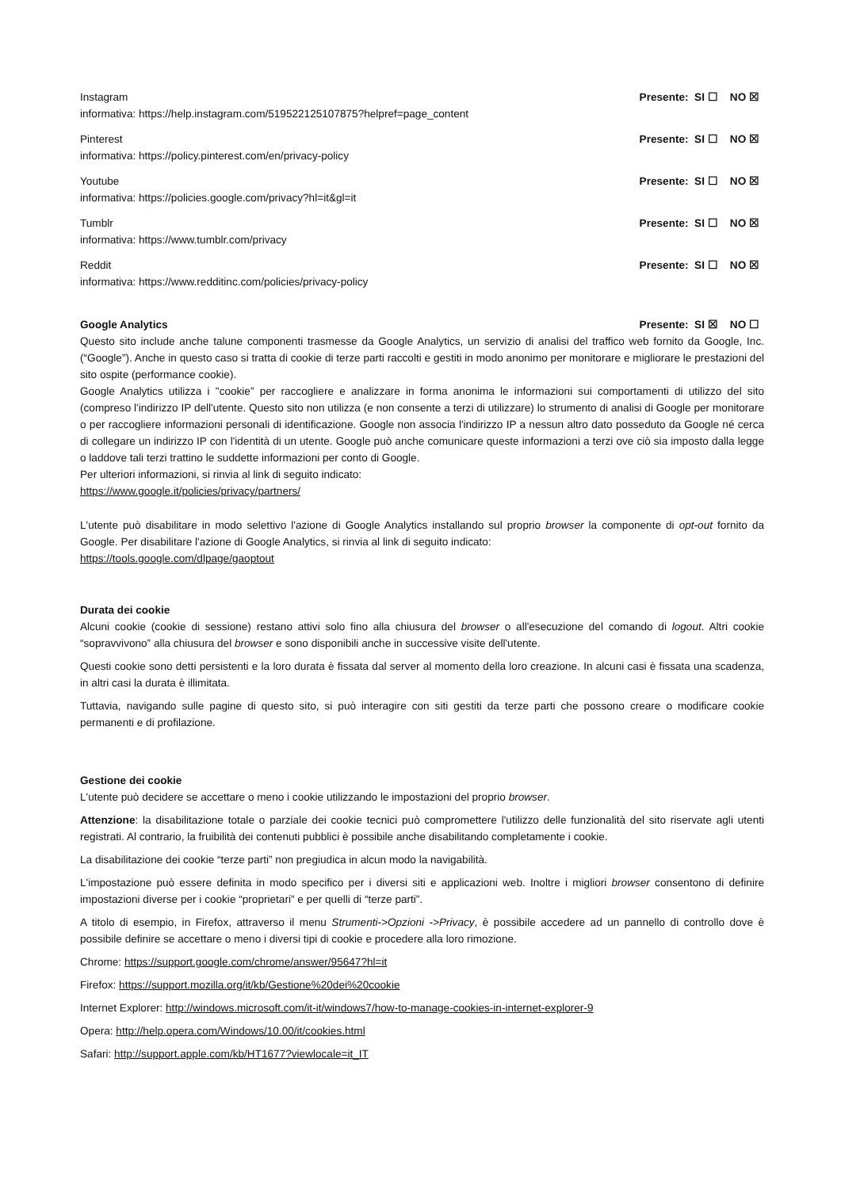Instagram Presente: SI ☐ NO ☒
informativa: https://help.instagram.com/519522125107875?helpref=page_content
Pinterest Presente: SI ☐ NO ☒
informativa: https://policy.pinterest.com/en/privacy-policy
Youtube Presente: SI ☐ NO ☒
informativa: https://policies.google.com/privacy?hl=it&gl=it
Tumblr Presente: SI ☐ NO ☒
informativa: https://www.tumblr.com/privacy
Reddit Presente: SI ☐ NO ☒
informativa: https://www.redditinc.com/policies/privacy-policy
Google Analytics Presente: SI ☒ NO ☐
Questo sito include anche talune componenti trasmesse da Google Analytics, un servizio di analisi del traffico web fornito da Google, Inc. (“Google”). Anche in questo caso si tratta di cookie di terze parti raccolti e gestiti in modo anonimo per monitorare e migliorare le prestazioni del sito ospite (performance cookie).
Google Analytics utilizza i "cookie” per raccogliere e analizzare in forma anonima le informazioni sui comportamenti di utilizzo del sito (compreso l'indirizzo IP dell'utente. Questo sito non utilizza (e non consente a terzi di utilizzare) lo strumento di analisi di Google per monitorare o per raccogliere informazioni personali di identificazione. Google non associa l'indirizzo IP a nessun altro dato posseduto da Google né cerca di collegare un indirizzo IP con l'identità di un utente. Google può anche comunicare queste informazioni a terzi ove ciò sia imposto dalla legge o laddove tali terzi trattino le suddette informazioni per conto di Google.
Per ulteriori informazioni, si rinvia al link di seguito indicato:
https://www.google.it/policies/privacy/partners/
L'utente può disabilitare in modo selettivo l'azione di Google Analytics installando sul proprio browser la componente di opt-out fornito da Google. Per disabilitare l'azione di Google Analytics, si rinvia al link di seguito indicato:
https://tools.google.com/dlpage/gaoptout
Durata dei cookie
Alcuni cookie (cookie di sessione) restano attivi solo fino alla chiusura del browser o all'esecuzione del comando di logout. Altri cookie “sopravvivono” alla chiusura del browser e sono disponibili anche in successive visite dell'utente.
Questi cookie sono detti persistenti e la loro durata è fissata dal server al momento della loro creazione. In alcuni casi è fissata una scadenza, in altri casi la durata è illimitata.
Tuttavia, navigando sulle pagine di questo sito, si può interagire con siti gestiti da terze parti che possono creare o modificare cookie permanenti e di profilazione.
Gestione dei cookie
L'utente può decidere se accettare o meno i cookie utilizzando le impostazioni del proprio browser.
Attenzione: la disabilitazione totale o parziale dei cookie tecnici può compromettere l'utilizzo delle funzionalità del sito riservate agli utenti registrati. Al contrario, la fruibilità dei contenuti pubblici è possibile anche disabilitando completamente i cookie.
La disabilitazione dei cookie “terze parti” non pregiudica in alcun modo la navigabilità.
L'impostazione può essere definita in modo specifico per i diversi siti e applicazioni web. Inoltre i migliori browser consentono di definire impostazioni diverse per i cookie “proprietari” e per quelli di “terze parti”.
A titolo di esempio, in Firefox, attraverso il menu Strumenti->Opzioni ->Privacy, è possibile accedere ad un pannello di controllo dove è possibile definire se accettare o meno i diversi tipi di cookie e procedere alla loro rimozione.
Chrome: https://support.google.com/chrome/answer/95647?hl=it
Firefox: https://support.mozilla.org/it/kb/Gestione%20dei%20cookie
Internet Explorer: http://windows.microsoft.com/it-it/windows7/how-to-manage-cookies-in-internet-explorer-9
Opera: http://help.opera.com/Windows/10.00/it/cookies.html
Safari: http://support.apple.com/kb/HT1677?viewlocale=it_IT